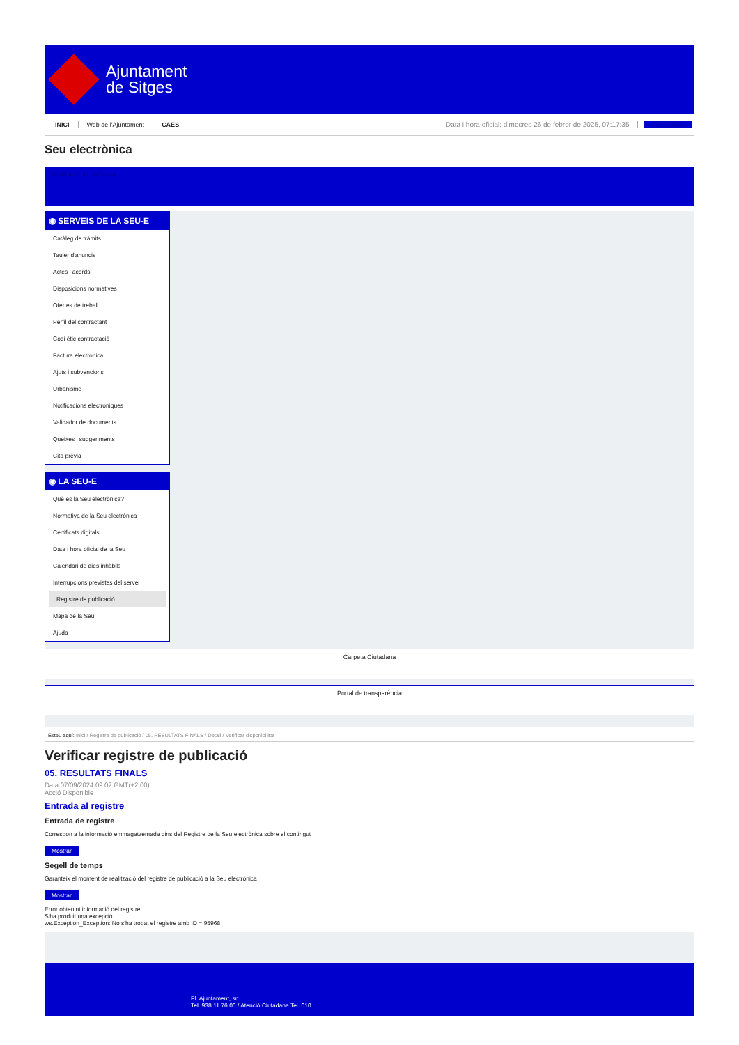Ajuntament
de Sitges
INICI Web de l'Ajuntament CAES Data i hora oficial: dimecres 26 de febrer de 2025, 07:17:35 Electrònica
Seu electrònica
Obtenir còpia autèntica
◉ SERVEIS DE LA SEU-E
Catàleg de tràmits
Tauler d'anuncis
Actes i acords
Disposicions normatives
Ofertes de treball
Perfil del contractant
Codi ètic contractació
Factura electrònica
Ajuts i subvencions
Urbanisme
Notificacions electròniques
Validador de documents
Queixes i suggeriments
Cita prèvia
◉ LA SEU-E
Què és la Seu electrònica?
Normativa de la Seu electrònica
Certificats digitals
Data i hora oficial de la Seu
Calendari de dies inhàbils
Interrupcions previstes del servei
Registre de publicació
Mapa de la Seu
Ajuda
Carpeta Ciutadana
Portal de transparència
Esteu aquí: Inici / Registre de publicació / 05. RESULTATS FINALS / Detall / Verificar disponibilitat
Verificar registre de publicació
05. RESULTATS FINALS
Data 07/09/2024 09:02 GMT(+2:00)
Acció Disponible
Entrada al registre
Entrada de registre
Correspon a la informació emmagatzemada dins del Registre de la Seu electrònica sobre el contingut
Mostrar
Segell de temps
Garanteix el moment de realització del registre de publicació a la Seu electrònica
Mostrar
Error obtenint informació del registre:
S'ha produit una excepció
ws.Exception_Exception: No s'ha trobat el registre amb ID = 95968
Pl. Ajuntament, sn.
Tel. 938 11 76 00 / Atenció Ciutadana Tel. 010